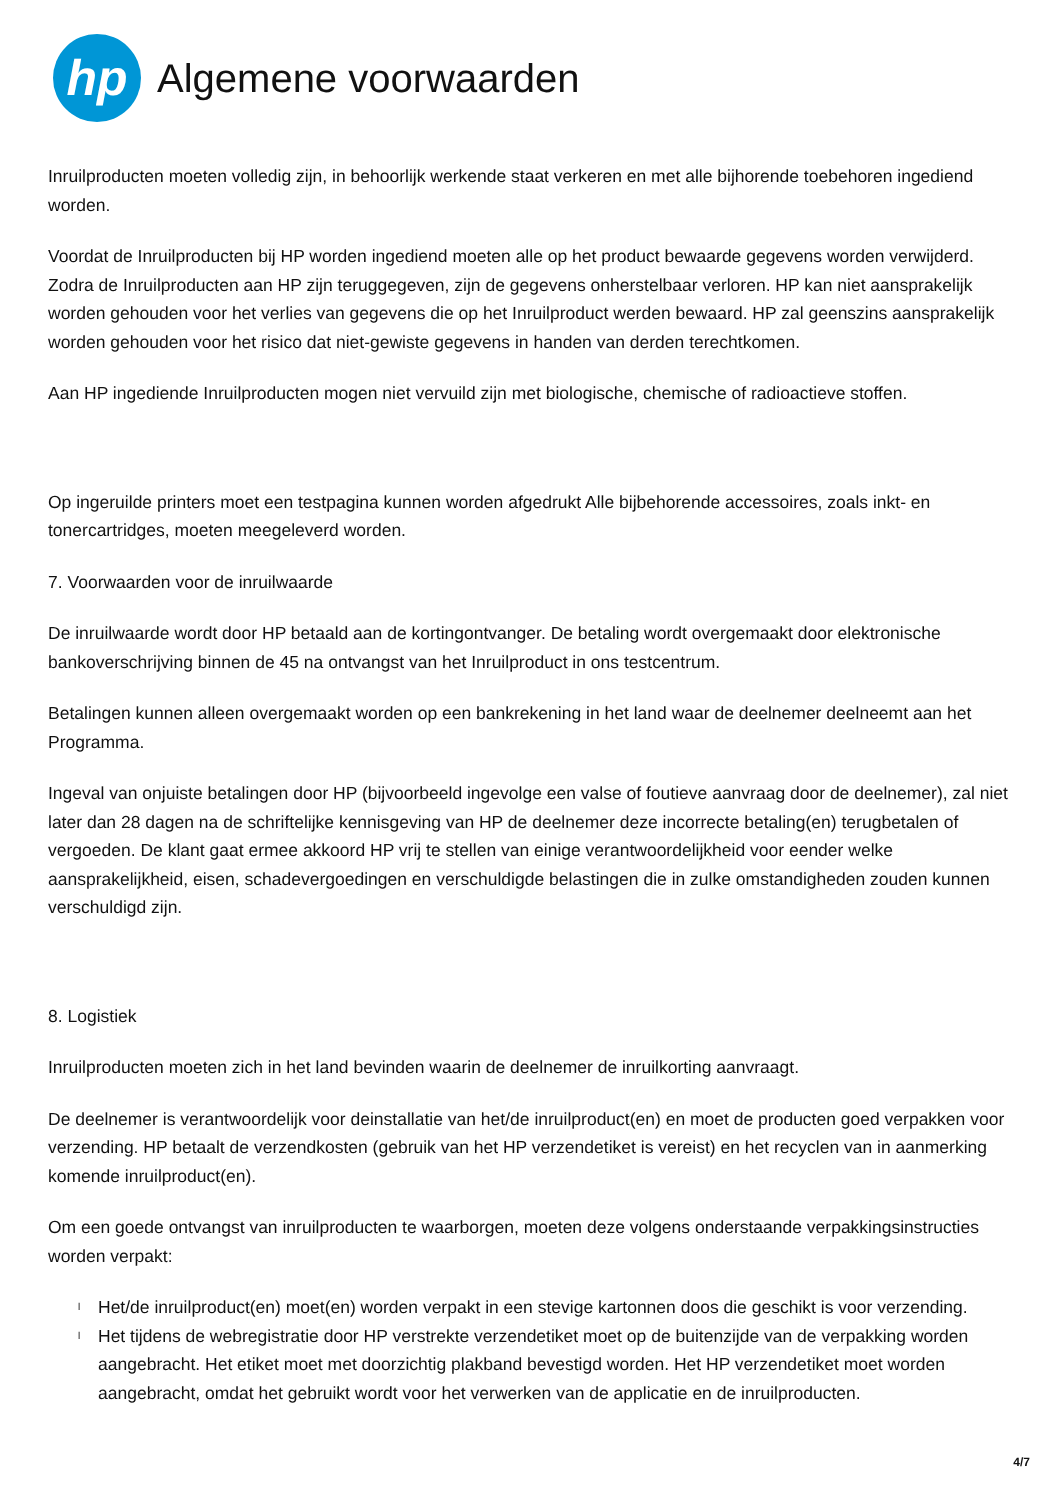hp
Algemene voorwaarden
Inruilproducten moeten volledig zijn, in behoorlijk werkende staat verkeren en met alle bijhorende toebehoren ingediend worden.
Voordat de Inruilproducten bij HP worden ingediend moeten alle op het product bewaarde gegevens worden verwijderd. Zodra de Inruilproducten aan HP zijn teruggegeven, zijn de gegevens onherstelbaar verloren. HP kan niet aansprakelijk worden gehouden voor het verlies van gegevens die op het Inruilproduct werden bewaard. HP zal geenszins aansprakelijk worden gehouden voor het risico dat niet-gewiste gegevens in handen van derden terechtkomen.
Aan HP ingediende Inruilproducten mogen niet vervuild zijn met biologische, chemische of radioactieve stoffen.
Op ingeruilde printers moet een testpagina kunnen worden afgedrukt Alle bijbehorende accessoires, zoals inkt- en tonercartridges, moeten meegeleverd worden.
7. Voorwaarden voor de inruilwaarde
De inruilwaarde wordt door HP betaald aan de kortingontvanger. De betaling wordt overgemaakt door elektronische bankoverschrijving binnen de 45 na ontvangst van het Inruilproduct in ons testcentrum.
Betalingen kunnen alleen overgemaakt worden op een bankrekening in het land waar de deelnemer deelneemt aan het Programma.
Ingeval van onjuiste betalingen door HP (bijvoorbeeld ingevolge een valse of foutieve aanvraag door de deelnemer), zal niet later dan 28 dagen na de schriftelijke kennisgeving van HP de deelnemer deze incorrecte betaling(en) terugbetalen of vergoeden. De klant gaat ermee akkoord HP vrij te stellen van einige verantwoordelijkheid voor eender welke aansprakelijkheid, eisen, schadevergoedingen en verschuldigde belastingen die in zulke omstandigheden zouden kunnen verschuldigd zijn.
8. Logistiek
Inruilproducten moeten zich in het land bevinden waarin de deelnemer de inruilkorting aanvraagt.
De deelnemer is verantwoordelijk voor deinstallatie van het/de inruilproduct(en) en moet de producten goed verpakken voor verzending. HP betaalt de verzendkosten (gebruik van het HP verzendetiket is vereist) en het recyclen van in aanmerking komende inruilproduct(en).
Om een goede ontvangst van inruilproducten te waarborgen, moeten deze volgens onderstaande verpakkingsinstructies worden verpakt:
l Het/de inruilproduct(en) moet(en) worden verpakt in een stevige kartonnen doos die geschikt is voor verzending.
l Het tijdens de webregistratie door HP verstrekte verzendetiket moet op de buitenzijde van de verpakking worden aangebracht. Het etiket moet met doorzichtig plakband bevestigd worden. Het HP verzendetiket moet worden aangebracht, omdat het gebruikt wordt voor het verwerken van de applicatie en de inruilproducten.
4/7